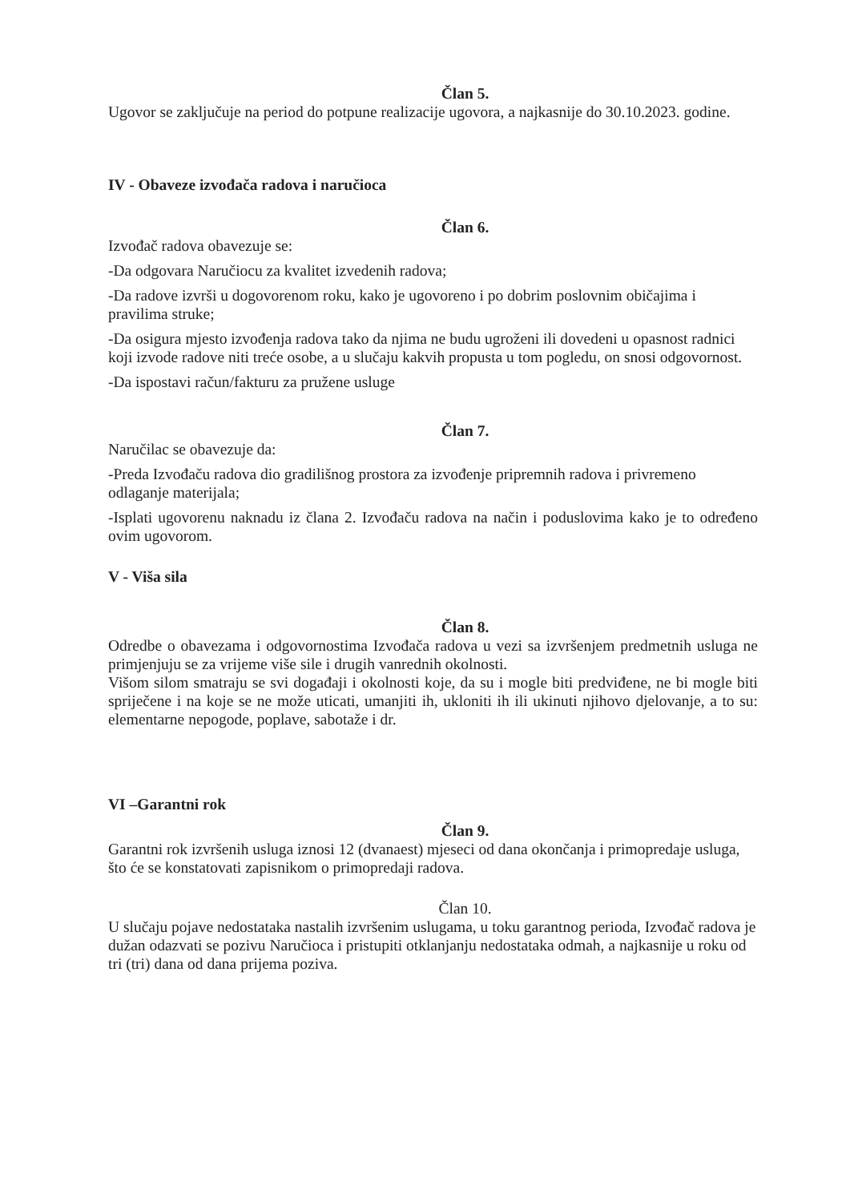Član 5.
Ugovor se zaključuje na period do potpune realizacije ugovora, a najkasnije do 30.10.2023. godine.
IV - Obaveze izvođača radova i naručioca
Član 6.
Izvođač radova obavezuje se:
-Da odgovara Naručiocu za kvalitet izvedenih radova;
-Da radove izvrši u dogovorenom roku, kako je ugovoreno i po dobrim poslovnim običajima i pravilima struke;
-Da osigura mjesto izvođenja radova tako da njima ne budu ugroženi ili dovedeni u opasnost radnici koji izvode radove niti treće osobe, a u slučaju kakvih propusta u tom pogledu, on snosi odgovornost.
-Da ispostavi račun/fakturu za pružene usluge
Član 7.
Naručilac se obavezuje da:
-Preda Izvođaču radova dio gradilišnog prostora za izvođenje pripremnih radova i privremeno odlaganje materijala;
-Isplati ugovorenu naknadu iz člana 2. Izvođaču radova na način i poduslovima kako je to određeno ovim ugovorom.
V - Viša sila
Član 8.
Odredbe o obavezama i odgovornostima Izvođača radova u vezi sa izvršenjem predmetnih usluga ne primjenjuju se za vrijeme više sile i drugih vanrednih okolnosti.
Višom silom smatraju se svi događaji i okolnosti koje, da su i mogle biti predviđene, ne bi mogle biti spriječene i na koje se ne može uticati, umanjiti ih, ukloniti ih ili ukinuti njihovo djelovanje, a to su: elementarne nepogode, poplave, sabotaže i dr.
VI –Garantni rok
Član 9.
Garantni rok izvršenih usluga iznosi 12 (dvanaest) mjeseci od dana okončanja i primopredaje usluga, što će se konstatovati zapisnikom o primopredaji radova.
Član 10.
U slučaju pojave nedostataka nastalih izvršenim uslugama, u toku garantnog perioda, Izvođač radova je dužan odazvati se pozivu Naručioca i pristupiti otklanjanju nedostataka odmah, a najkasnije u roku od tri (tri) dana od dana prijema poziva.